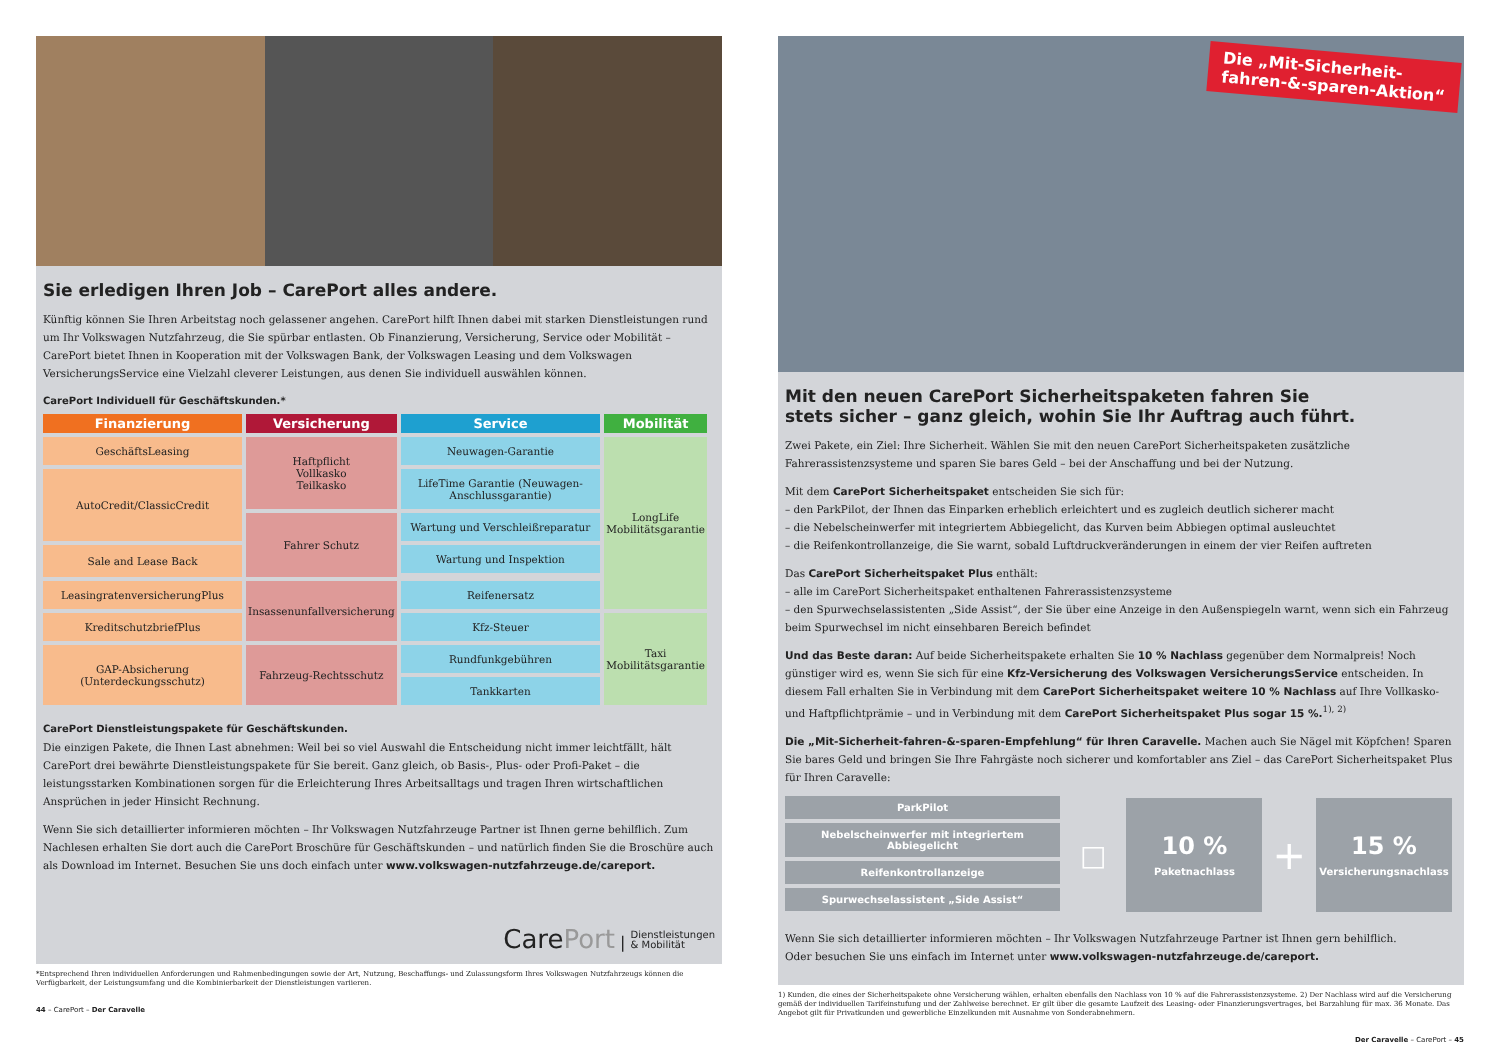Sie erledigen Ihren Job – CarePort alles andere.
Künftig können Sie Ihren Arbeitstag noch gelassener angehen. CarePort hilft Ihnen dabei mit starken Dienstleistungen rund um Ihr Volkswagen Nutzfahrzeug, die Sie spürbar entlasten. Ob Finanzierung, Versicherung, Service oder Mobilität – CarePort bietet Ihnen in Kooperation mit der Volkswagen Bank, der Volkswagen Leasing und dem Volkswagen VersicherungsService eine Vielzahl cleverer Leistungen, aus denen Sie individuell auswählen können.
CarePort Individuell für Geschäftskunden.*
| Finanzierung | Versicherung | Service | Mobilität |
| --- | --- | --- | --- |
| GeschäftsLeasing | Haftpflicht Vollkasko Teilkasko | Neuwagen-Garantie | LongLife Mobilitätsgarantie |
| AutoCredit/ClassicCredit | | LifeTime Garantie (Neuwagen-Anschlussgarantie) | |
| | Fahrer Schutz | Wartung und Verschleißreparatur | |
| Sale and Lease Back | | Wartung und Inspektion | |
| LeasingratenversicherungPlus | Insassenunfallversicherung | Reifenersatz | |
| KreditschutzbriefPlus | | Kfz-Steuer | Taxi Mobilitätsgarantie |
| GAP-Absicherung (Unterdeckungsschutz) | Fahrzeug-Rechtsschutz | Rundfunkgebühren | |
| | | Tankkarten | |
CarePort Dienstleistungspakete für Geschäftskunden.
Die einzigen Pakete, die Ihnen Last abnehmen: Weil bei so viel Auswahl die Entscheidung nicht immer leichtfällt, hält CarePort drei bewährte Dienstleistungspakete für Sie bereit. Ganz gleich, ob Basis-, Plus- oder Profi-Paket – die leistungsstarken Kombinationen sorgen für die Erleichterung Ihres Arbeitsalltags und tragen Ihren wirtschaftlichen Ansprüchen in jeder Hinsicht Rechnung.
Wenn Sie sich detaillierter informieren möchten – Ihr Volkswagen Nutzfahrzeuge Partner ist Ihnen gerne behilflich. Zum Nachlesen erhalten Sie dort auch die CarePort Broschüre für Geschäftskunden – und natürlich finden Sie die Broschüre auch als Download im Internet. Besuchen Sie uns doch einfach unter www.volkswagen-nutzfahrzeuge.de/careport.
CarePort | Dienstleistungen
& Mobilität
*Entsprechend Ihren individuellen Anforderungen und Rahmenbedingungen sowie der Art, Nutzung, Beschaffungs- und Zulassungsform Ihres Volkswagen Nutzfahrzeugs können die Verfügbarkeit, der Leistungsumfang und die Kombinierbarkeit der Dienstleistungen variieren.
44 – CarePort – Der Caravelle
Die „Mit-Sicherheit-
fahren-&-sparen-Aktion“
Mit den neuen CarePort Sicherheitspaketen fahren Sie
stets sicher – ganz gleich, wohin Sie Ihr Auftrag auch führt.
Zwei Pakete, ein Ziel: Ihre Sicherheit. Wählen Sie mit den neuen CarePort Sicherheitspaketen zusätzliche Fahrerassistenzsysteme und sparen Sie bares Geld – bei der Anschaffung und bei der Nutzung.
Mit dem CarePort Sicherheitspaket entscheiden Sie sich für:
– den ParkPilot, der Ihnen das Einparken erheblich erleichtert und es zugleich deutlich sicherer macht
– die Nebelscheinwerfer mit integriertem Abbiegelicht, das Kurven beim Abbiegen optimal ausleuchtet
– die Reifenkontrollanzeige, die Sie warnt, sobald Luftdruckveränderungen in einem der vier Reifen auftreten
Das CarePort Sicherheitspaket Plus enthält:
– alle im CarePort Sicherheitspaket enthaltenen Fahrerassistenzsysteme
– den Spurwechselassistenten „Side Assist“, der Sie über eine Anzeige in den Außenspiegeln warnt, wenn sich ein Fahrzeug beim Spurwechsel im nicht einsehbaren Bereich befindet
Und das Beste daran: Auf beide Sicherheitspakete erhalten Sie 10 % Nachlass gegenüber dem Normalpreis! Noch günstiger wird es, wenn Sie sich für eine Kfz-Versicherung des Volkswagen VersicherungsService entscheiden. In diesem Fall erhalten Sie in Verbindung mit dem CarePort Sicherheitspaket weitere 10 % Nachlass auf Ihre Vollkasko- und Haftpflichtprämie – und in Verbindung mit dem CarePort Sicherheitspaket Plus sogar 15 %.<sup>1), 2)</sup>
Die „Mit-Sicherheit-fahren-&-sparen-Empfehlung“ für Ihren Caravelle. Machen auch Sie Nägel mit Köpfchen! Sparen Sie bares Geld und bringen Sie Ihre Fahrgäste noch sicherer und komfortabler ans Ziel – das CarePort Sicherheitspaket Plus für Ihren Caravelle:
ParkPilot
Nebelscheinwerfer mit integriertem Abbiegelicht
Reifenkontrollanzeige
Spurwechselassistent „Side Assist“
□
10 %
Paketnachlass
+
15 %
Versicherungsnachlass
Wenn Sie sich detaillierter informieren möchten – Ihr Volkswagen Nutzfahrzeuge Partner ist Ihnen gern behilflich.
Oder besuchen Sie uns einfach im Internet unter www.volkswagen-nutzfahrzeuge.de/careport.
1) Kunden, die eines der Sicherheitspakete ohne Versicherung wählen, erhalten ebenfalls den Nachlass von 10 % auf die Fahrerassistenzsysteme. 2) Der Nachlass wird auf die Versicherung gemäß der individuellen Tarifeinstufung und der Zahlweise berechnet. Er gilt über die gesamte Laufzeit des Leasing- oder Finanzierungsvertrages, bei Barzahlung für max. 36 Monate. Das Angebot gilt für Privatkunden und gewerbliche Einzelkunden mit Ausnahme von Sonderabnehmern.
Der Caravelle – CarePort – 45